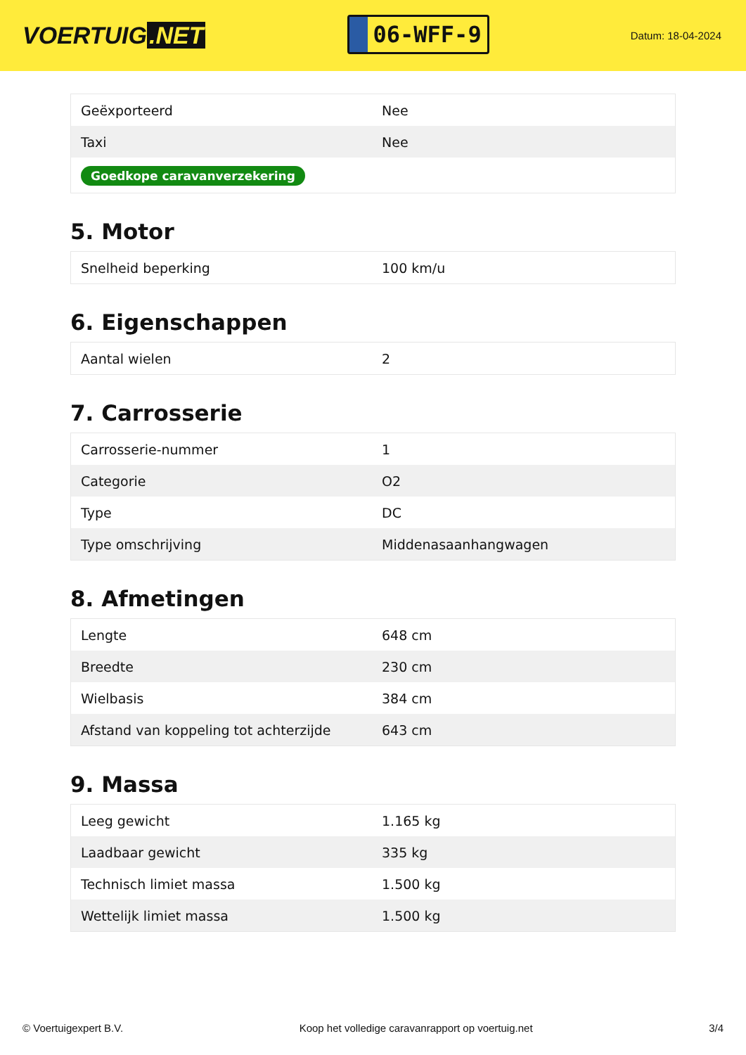VOERTUIG.NET
06-WFF-9
Datum: 18-04-2024
| Geëxporteerd | Nee |
| Taxi | Nee |
| Goedkope caravanverzekering | |
5. Motor
| Snelheid beperking | 100 km/u |
6. Eigenschappen
| Aantal wielen | 2 |
7. Carrosserie
| Carrosserie-nummer | 1 |
| Categorie | O2 |
| Type | DC |
| Type omschrijving | Middenasaanhangwagen |
8. Afmetingen
| Lengte | 648 cm |
| Breedte | 230 cm |
| Wielbasis | 384 cm |
| Afstand van koppeling tot achterzijde | 643 cm |
9. Massa
| Leeg gewicht | 1.165 kg |
| Laadbaar gewicht | 335 kg |
| Technisch limiet massa | 1.500 kg |
| Wettelijk limiet massa | 1.500 kg |
© Voertuigexpert B.V. Koop het volledige caravanrapport op voertuig.net 3/4